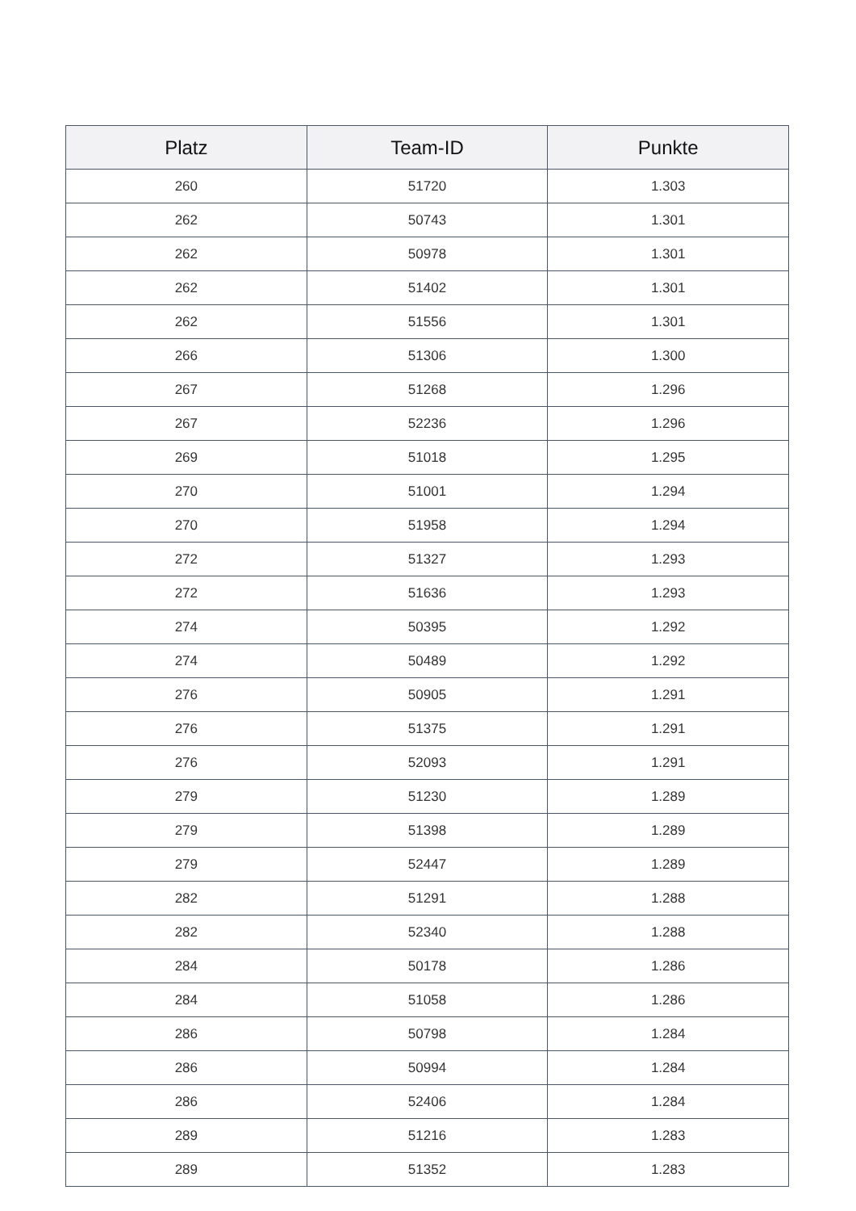| Platz | Team-ID | Punkte |
| --- | --- | --- |
| 260 | 51720 | 1.303 |
| 262 | 50743 | 1.301 |
| 262 | 50978 | 1.301 |
| 262 | 51402 | 1.301 |
| 262 | 51556 | 1.301 |
| 266 | 51306 | 1.300 |
| 267 | 51268 | 1.296 |
| 267 | 52236 | 1.296 |
| 269 | 51018 | 1.295 |
| 270 | 51001 | 1.294 |
| 270 | 51958 | 1.294 |
| 272 | 51327 | 1.293 |
| 272 | 51636 | 1.293 |
| 274 | 50395 | 1.292 |
| 274 | 50489 | 1.292 |
| 276 | 50905 | 1.291 |
| 276 | 51375 | 1.291 |
| 276 | 52093 | 1.291 |
| 279 | 51230 | 1.289 |
| 279 | 51398 | 1.289 |
| 279 | 52447 | 1.289 |
| 282 | 51291 | 1.288 |
| 282 | 52340 | 1.288 |
| 284 | 50178 | 1.286 |
| 284 | 51058 | 1.286 |
| 286 | 50798 | 1.284 |
| 286 | 50994 | 1.284 |
| 286 | 52406 | 1.284 |
| 289 | 51216 | 1.283 |
| 289 | 51352 | 1.283 |